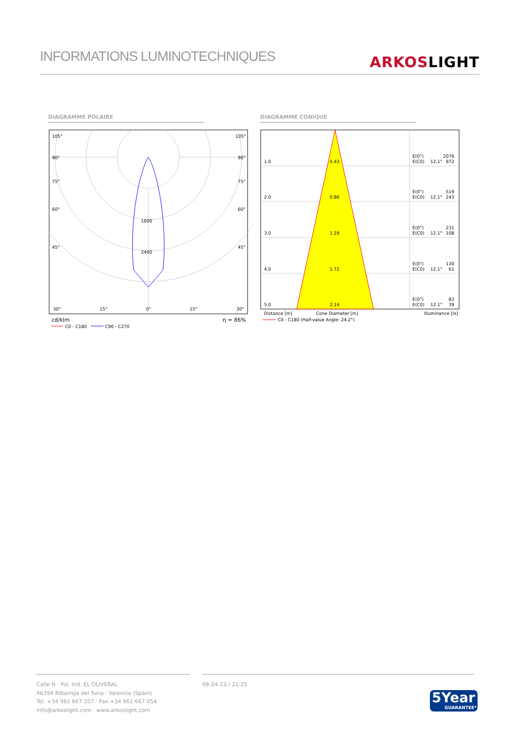INFORMATIONS LUMINOTECHNIQUES
ARKOS LIGHT
DIAGRAMME POLAIRE DIAGRAMME CONIQUE
105°
105°
90°
90°
75°
75°
60°
60°
1600
2400
45°
45°
30°
15°
0°
15°
30°
cd/klm
η = 86%
C0 - C180
C90 - C270
1.0
0.43
E(0°)
2076
E(C0)
12.1°
972
2.0
0.86
E(0°)
519
E(C0)
12.1°
243
3.0
1.29
E(0°)
231
E(C0)
12.1°
108
4.0
1.72
E(0°)
130
E(C0)
12.1°
61
5.0
2.14
E(0°)
83
E(C0)
12.1°
39
Distance [m]
Cone Diameter [m]
Illuminance [lx]
C0 - C180 (Half-value Angle: 24.2°)
Calle N · Pol. Ind. EL OLIVERAL
46394 Ribarroja del Turia · Valencia (Spain)
Tel. +34 961 667 207 · Fax +34 961 667 054
info@arkoslight.com · www.arkoslight.com
08-04-23 / 21:25
5Year
GUARANTEE*